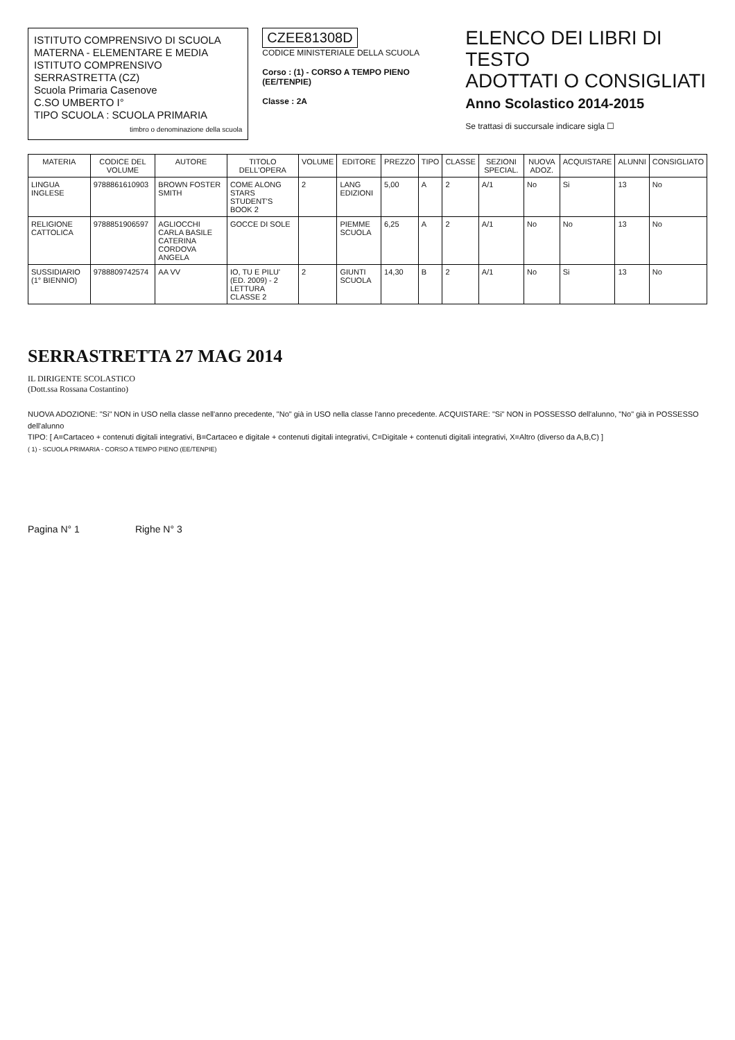ISTITUTO COMPRENSIVO DI SCUOLA MATERNA - ELEMENTARE E MEDIA
ISTITUTO COMPRENSIVO
SERRASTRETTA (CZ)
Scuola Primaria Casenove
C.SO UMBERTO I°
TIPO SCUOLA : SCUOLA PRIMARIA
timbro o denominazione della scuola
CZEE81308D
CODICE MINISTERIALE DELLA SCUOLA
Corso : (1) - CORSO A TEMPO PIENO (EE/TENPIE)
Classe : 2A
ELENCO DEI LIBRI DI TESTO
ADOTTATI O CONSIGLIATI
Anno Scolastico 2014-2015
Se trattasi di succursale indicare sigla ☐
| MATERIA | CODICE DEL VOLUME | AUTORE | TITOLO DELL'OPERA | VOLUME | EDITORE | PREZZO | TIPO | CLASSE | SEZIONI SPECIAL. | NUOVA ADOZ. | ACQUISTARE | ALUNNI | CONSIGLIATO |
| --- | --- | --- | --- | --- | --- | --- | --- | --- | --- | --- | --- | --- | --- |
| LINGUA INGLESE | 9788861610903 | BROWN FOSTER SMITH | COME ALONG STARS STUDENT'S BOOK 2 | 2 | LANG EDIZIONI | 5,00 | A | 2 | A/1 | No | Si | 13 | No |
| RELIGIONE CATTOLICA | 9788851906597 | AGLIOCCHI CARLA BASILE CATERINA CORDOVA ANGELA | GOCCE DI SOLE | | PIEMME SCUOLA | 6,25 | A | 2 | A/1 | No | No | 13 | No |
| SUSSIDIARIO (1° BIENNIO) | 9788809742574 | AA VV | IO, TU E PILU' (ED. 2009) - 2 LETTURA CLASSE 2 | 2 | GIUNTI SCUOLA | 14,30 | B | 2 | A/1 | No | Si | 13 | No |
SERRASTRETTA 27 MAG 2014
IL DIRIGENTE SCOLASTICO
(Dott.ssa Rossana Costantino)
NUOVA ADOZIONE: "Si" NON in USO nella classe nell'anno precedente, "No" già in USO nella classe l'anno precedente. ACQUISTARE: "Si" NON in POSSESSO dell'alunno, "No" già in POSSESSO dell'alunno
TIPO: [ A=Cartaceo + contenuti digitali integrativi, B=Cartaceo e digitale + contenuti digitali integrativi, C=Digitale + contenuti digitali integrativi, X=Altro (diverso da A,B,C) ]
( 1) - SCUOLA PRIMARIA - CORSO A TEMPO PIENO (EE/TENPIE)
Pagina N° 1 Righe N° 3